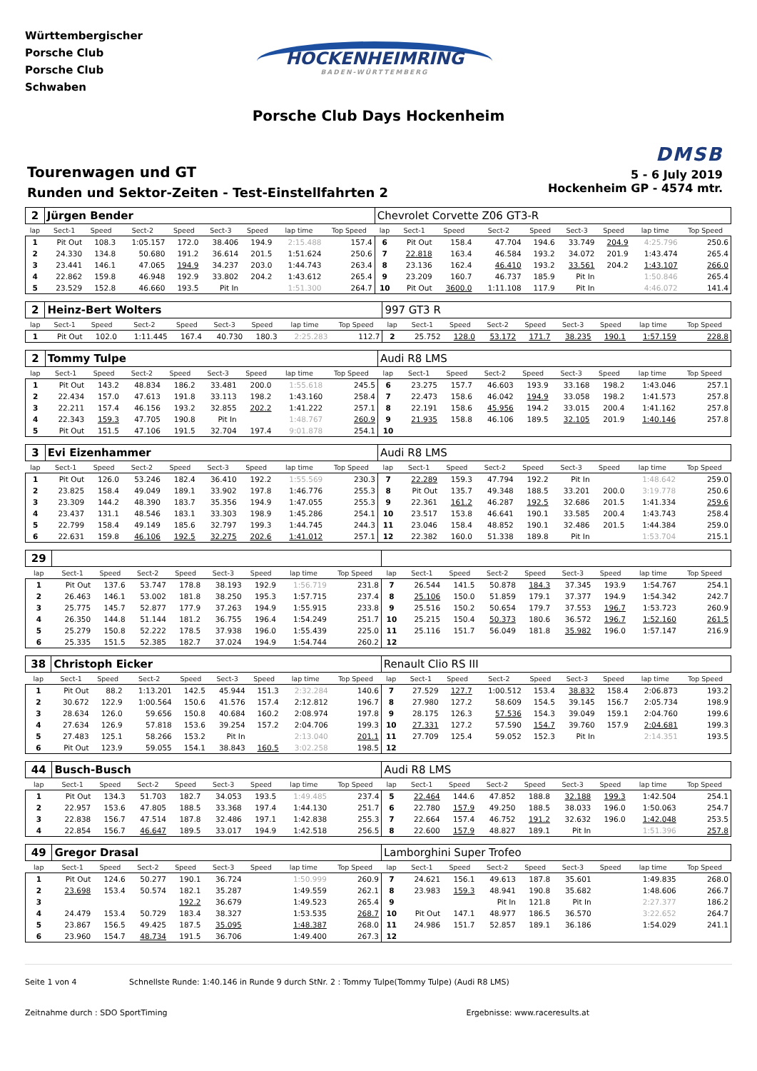Württembergischer
Porsche Club
Porsche Club
Schwaben
HOCKENHEIMRING
BADEN-WÜRTTEMBERG
Porsche Club Days Hockenheim
Tourenwagen und GT
Runden und Sektor-Zeiten - Test-Einstellfahrten 2
DMSB
5 - 6 July 2019
Hockenheim GP - 4574 mtr.
| 2 | Jürgen Bender | | | | | | | | Chevrolet Corvette Z06 GT3-R | | | | | | | | |
| lap | Sect-1 | Speed | Sect-2 | Speed | Sect-3 | Speed | lap time | Top Speed | lap | Sect-1 | Speed | Sect-2 | Speed | Sect-3 | Speed | lap time | Top Speed |
| 1 | Pit Out | 108.3 | 1:05.157 | 172.0 | 38.406 | 194.9 | 2:15.488 | 157.4 | 6 | Pit Out | 158.4 | 47.704 | 194.6 | 33.749 | 204.9 | 4:25.796 | 250.6 |
| 2 | 24.330 | 134.8 | 50.680 | 191.2 | 36.614 | 201.5 | 1:51.624 | 250.6 | 7 | 22.818 | 163.4 | 46.584 | 193.2 | 34.072 | 201.9 | 1:43.474 | 265.4 |
| 3 | 23.441 | 146.1 | 47.065 | 194.9 | 34.237 | 203.0 | 1:44.743 | 263.4 | 8 | 23.136 | 162.4 | 46.410 | 193.2 | 33.561 | 204.2 | 1:43.107 | 266.0 |
| 4 | 22.862 | 159.8 | 46.948 | 192.9 | 33.802 | 204.2 | 1:43.612 | 265.4 | 9 | 23.209 | 160.7 | 46.737 | 185.9 | Pit In | | 1:50.846 | 265.4 |
| 5 | 23.529 | 152.8 | 46.660 | 193.5 | Pit In | | 1:51.300 | 264.7 | 10 | Pit Out | 3600.0 | 1:11.108 | 117.9 | Pit In | | 4:46.072 | 141.4 |
| 2 | Heinz-Bert Wolters | | | | | | | | 997 GT3 R | | | | | | | | |
| lap | Sect-1 | Speed | Sect-2 | Speed | Sect-3 | Speed | lap time | Top Speed | lap | Sect-1 | Speed | Sect-2 | Speed | Sect-3 | Speed | lap time | Top Speed |
| 1 | Pit Out | 102.0 | 1:11.445 | 167.4 | 40.730 | 180.3 | 2:25.283 | 112.7 | 2 | 25.752 | 128.0 | 53.172 | 171.7 | 38.235 | 190.1 | 1:57.159 | 228.8 |
| 2 | Tommy Tulpe | | | | | | | | Audi R8 LMS | | | | | | | | |
| lap | Sect-1 | Speed | Sect-2 | Speed | Sect-3 | Speed | lap time | Top Speed | lap | Sect-1 | Speed | Sect-2 | Speed | Sect-3 | Speed | lap time | Top Speed |
| 1 | Pit Out | 143.2 | 48.834 | 186.2 | 33.481 | 200.0 | 1:55.618 | 245.5 | 6 | 23.275 | 157.7 | 46.603 | 193.9 | 33.168 | 198.2 | 1:43.046 | 257.1 |
| 2 | 22.434 | 157.0 | 47.613 | 191.8 | 33.113 | 198.2 | 1:43.160 | 258.4 | 7 | 22.473 | 158.6 | 46.042 | 194.9 | 33.058 | 198.2 | 1:41.573 | 257.8 |
| 3 | 22.211 | 157.4 | 46.156 | 193.2 | 32.855 | 202.2 | 1:41.222 | 257.1 | 8 | 22.191 | 158.6 | 45.956 | 194.2 | 33.015 | 200.4 | 1:41.162 | 257.8 |
| 4 | 22.343 | 159.3 | 47.705 | 190.8 | Pit In | | 1:48.767 | 260.9 | 9 | 21.935 | 158.8 | 46.106 | 189.5 | 32.105 | 201.9 | 1:40.146 | 257.8 |
| 5 | Pit Out | 151.5 | 47.106 | 191.5 | 32.704 | 197.4 | 9:01.878 | 254.1 | 10 | | | | | | | | |
| 3 | Evi Eizenhammer | | | | | | | | Audi R8 LMS | | | | | | | | |
| lap | Sect-1 | Speed | Sect-2 | Speed | Sect-3 | Speed | lap time | Top Speed | lap | Sect-1 | Speed | Sect-2 | Speed | Sect-3 | Speed | lap time | Top Speed |
| 1 | Pit Out | 126.0 | 53.246 | 182.4 | 36.410 | 192.2 | 1:55.569 | 230.3 | 7 | 22.289 | 159.3 | 47.794 | 192.2 | Pit In | | 1:48.642 | 259.0 |
| 2 | 23.825 | 158.4 | 49.049 | 189.1 | 33.902 | 197.8 | 1:46.776 | 255.3 | 8 | Pit Out | 135.7 | 49.348 | 188.5 | 33.201 | 200.0 | 3:19.778 | 250.6 |
| 3 | 23.309 | 144.2 | 48.390 | 183.7 | 35.356 | 194.9 | 1:47.055 | 255.3 | 9 | 22.361 | 161.2 | 46.287 | 192.5 | 32.686 | 201.5 | 1:41.334 | 259.6 |
| 4 | 23.437 | 131.1 | 48.546 | 183.1 | 33.303 | 198.9 | 1:45.286 | 254.1 | 10 | 23.517 | 153.8 | 46.641 | 190.1 | 33.585 | 200.4 | 1:43.743 | 258.4 |
| 5 | 22.799 | 158.4 | 49.149 | 185.6 | 32.797 | 199.3 | 1:44.745 | 244.3 | 11 | 23.046 | 158.4 | 48.852 | 190.1 | 32.486 | 201.5 | 1:44.384 | 259.0 |
| 6 | 22.631 | 159.8 | 46.106 | 192.5 | 32.275 | 202.6 | 1:41.012 | 257.1 | 12 | 22.382 | 160.0 | 51.338 | 189.8 | Pit In | | 1:53.704 | 215.1 |
| 29 | | | | | | | | | | | | | | | | | |
| lap | Sect-1 | Speed | Sect-2 | Speed | Sect-3 | Speed | lap time | Top Speed | lap | Sect-1 | Speed | Sect-2 | Speed | Sect-3 | Speed | lap time | Top Speed |
| 1 | Pit Out | 137.6 | 53.747 | 178.8 | 38.193 | 192.9 | 1:56.719 | 231.8 | 7 | 26.544 | 141.5 | 50.878 | 184.3 | 37.345 | 193.9 | 1:54.767 | 254.1 |
| 2 | 26.463 | 146.1 | 53.002 | 181.8 | 38.250 | 195.3 | 1:57.715 | 237.4 | 8 | 25.106 | 150.0 | 51.859 | 179.1 | 37.377 | 194.9 | 1:54.342 | 242.7 |
| 3 | 25.775 | 145.7 | 52.877 | 177.9 | 37.263 | 194.9 | 1:55.915 | 233.8 | 9 | 25.516 | 150.2 | 50.654 | 179.7 | 37.553 | 196.7 | 1:53.723 | 260.9 |
| 4 | 26.350 | 144.8 | 51.144 | 181.2 | 36.755 | 196.4 | 1:54.249 | 251.7 | 10 | 25.215 | 150.4 | 50.373 | 180.6 | 36.572 | 196.7 | 1:52.160 | 261.5 |
| 5 | 25.279 | 150.8 | 52.222 | 178.5 | 37.938 | 196.0 | 1:55.439 | 225.0 | 11 | 25.116 | 151.7 | 56.049 | 181.8 | 35.982 | 196.0 | 1:57.147 | 216.9 |
| 6 | 25.335 | 151.5 | 52.385 | 182.7 | 37.024 | 194.9 | 1:54.744 | 260.2 | 12 | | | | | | | | |
| 38 | Christoph Eicker | | | | | | | | Renault Clio RS III | | | | | | | | |
| lap | Sect-1 | Speed | Sect-2 | Speed | Sect-3 | Speed | lap time | Top Speed | lap | Sect-1 | Speed | Sect-2 | Speed | Sect-3 | Speed | lap time | Top Speed |
| 1 | Pit Out | 88.2 | 1:13.201 | 142.5 | 45.944 | 151.3 | 2:32.284 | 140.6 | 7 | 27.529 | 127.7 | 1:00.512 | 153.4 | 38.832 | 158.4 | 2:06.873 | 193.2 |
| 2 | 30.672 | 122.9 | 1:00.564 | 150.6 | 41.576 | 157.4 | 2:12.812 | 196.7 | 8 | 27.980 | 127.2 | 58.609 | 154.5 | 39.145 | 156.7 | 2:05.734 | 198.9 |
| 3 | 28.634 | 126.0 | 59.656 | 150.8 | 40.684 | 160.2 | 2:08.974 | 197.8 | 9 | 28.175 | 126.3 | 57.536 | 154.3 | 39.049 | 159.1 | 2:04.760 | 199.6 |
| 4 | 27.634 | 126.9 | 57.818 | 153.6 | 39.254 | 157.2 | 2:04.706 | 199.3 | 10 | 27.331 | 127.2 | 57.590 | 154.7 | 39.760 | 157.9 | 2:04.681 | 199.3 |
| 5 | 27.483 | 125.1 | 58.266 | 153.2 | Pit In | | 2:13.040 | 201.1 | 11 | 27.709 | 125.4 | 59.052 | 152.3 | Pit In | | 2:14.351 | 193.5 |
| 6 | Pit Out | 123.9 | 59.055 | 154.1 | 38.843 | 160.5 | 3:02.258 | 198.5 | 12 | | | | | | | | |
| 44 | Busch-Busch | | | | | | | | Audi R8 LMS | | | | | | | | |
| lap | Sect-1 | Speed | Sect-2 | Speed | Sect-3 | Speed | lap time | Top Speed | lap | Sect-1 | Speed | Sect-2 | Speed | Sect-3 | Speed | lap time | Top Speed |
| 1 | Pit Out | 134.3 | 51.703 | 182.7 | 34.053 | 193.5 | 1:49.485 | 237.4 | 5 | 22.464 | 144.6 | 47.852 | 188.8 | 32.188 | 199.3 | 1:42.504 | 254.1 |
| 2 | 22.957 | 153.6 | 47.805 | 188.5 | 33.368 | 197.4 | 1:44.130 | 251.7 | 6 | 22.780 | 157.9 | 49.250 | 188.5 | 38.033 | 196.0 | 1:50.063 | 254.7 |
| 3 | 22.838 | 156.7 | 47.514 | 187.8 | 32.486 | 197.1 | 1:42.838 | 255.3 | 7 | 22.664 | 157.4 | 46.752 | 191.2 | 32.632 | 196.0 | 1:42.048 | 253.5 |
| 4 | 22.854 | 156.7 | 46.647 | 189.5 | 33.017 | 194.9 | 1:42.518 | 256.5 | 8 | 22.600 | 157.9 | 48.827 | 189.1 | Pit In | | 1:51.396 | 257.8 |
| 49 | Gregor Drasal | | | | | | | | Lamborghini Super Trofeo | | | | | | | | |
| lap | Sect-1 | Speed | Sect-2 | Speed | Sect-3 | Speed | lap time | Top Speed | lap | Sect-1 | Speed | Sect-2 | Speed | Sect-3 | Speed | lap time | Top Speed |
| 1 | Pit Out | 124.6 | 50.277 | 190.1 | 36.724 | | 1:50.999 | 260.9 | 7 | 24.621 | 156.1 | 49.613 | 187.8 | 35.601 | | 1:49.835 | 268.0 |
| 2 | 23.698 | 153.4 | 50.574 | 182.1 | 35.287 | | 1:49.559 | 262.1 | 8 | 23.983 | 159.3 | 48.941 | 190.8 | 35.682 | | 1:48.606 | 266.7 |
| 3 | | | | 192.2 | 36.679 | | 1:49.523 | 265.4 | 9 | | | Pit In | 121.8 | Pit In | | 2:27.377 | 186.2 |
| 4 | 24.479 | 153.4 | 50.729 | 183.4 | 38.327 | | 1:53.535 | 268.7 | 10 | Pit Out | 147.1 | 48.977 | 186.5 | 36.570 | | 3:22.652 | 264.7 |
| 5 | 23.867 | 156.5 | 49.425 | 187.5 | 35.095 | | 1:48.387 | 268.0 | 11 | 24.986 | 151.7 | 52.857 | 189.1 | 36.186 | | 1:54.029 | 241.1 |
| 6 | 23.960 | 154.7 | 48.734 | 191.5 | 36.706 | | 1:49.400 | 267.3 | 12 | | | | | | | | |
Seite 1 von 4 Schnellste Runde: 1:40.146 in Runde 9 durch StNr. 2 : Tommy Tulpe(Tommy Tulpe) (Audi R8 LMS)
Zeitnahme durch : SDO SportTiming Ergebnisse: www.raceresults.at